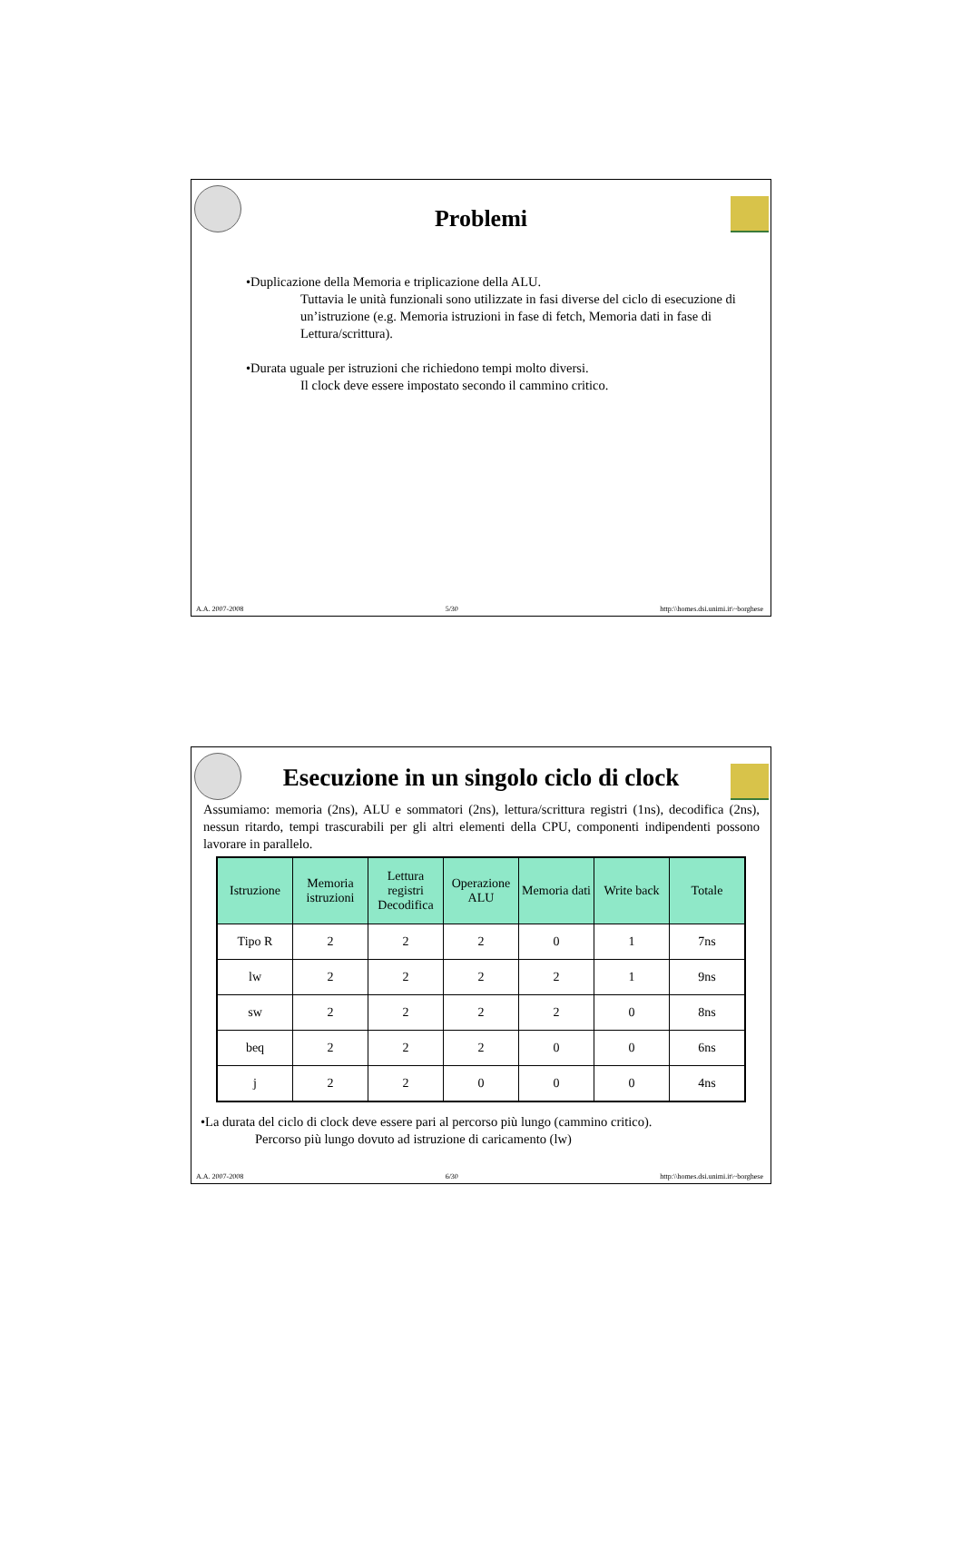Problemi
•Duplicazione della Memoria e triplicazione della ALU.
Tuttavia le unità funzionali sono utilizzate in fasi diverse del ciclo di esecuzione di un’istruzione (e.g. Memoria istruzioni in fase di fetch, Memoria dati in fase di Lettura/scrittura).
•Durata uguale per istruzioni che richiedono tempi molto diversi.
Il clock deve essere impostato secondo il cammino critico.
A.A. 2007-2008 5/30 http:\\homes.dsi.unimi.it\~borghese
Esecuzione in un singolo ciclo di clock
Assumiamo: memoria (2ns), ALU e sommatori (2ns), lettura/scrittura registri (1ns), decodifica (2ns), nessun ritardo, tempi trascurabili per gli altri elementi della CPU, componenti indipendenti possono lavorare in parallelo.
| Istruzione | Memoria istruzioni | Lettura registri Decodifica | Operazione ALU | Memoria dati | Write back | Totale |
| --- | --- | --- | --- | --- | --- | --- |
| Tipo R | 2 | 2 | 2 | 0 | 1 | 7ns |
| lw | 2 | 2 | 2 | 2 | 1 | 9ns |
| sw | 2 | 2 | 2 | 2 | 0 | 8ns |
| beq | 2 | 2 | 2 | 0 | 0 | 6ns |
| j | 2 | 2 | 0 | 0 | 0 | 4ns |
•La durata del ciclo di clock deve essere pari al percorso più lungo (cammino critico).
Percorso più lungo dovuto ad istruzione di caricamento (lw)
A.A. 2007-2008 6/30 http:\\homes.dsi.unimi.it\~borghese